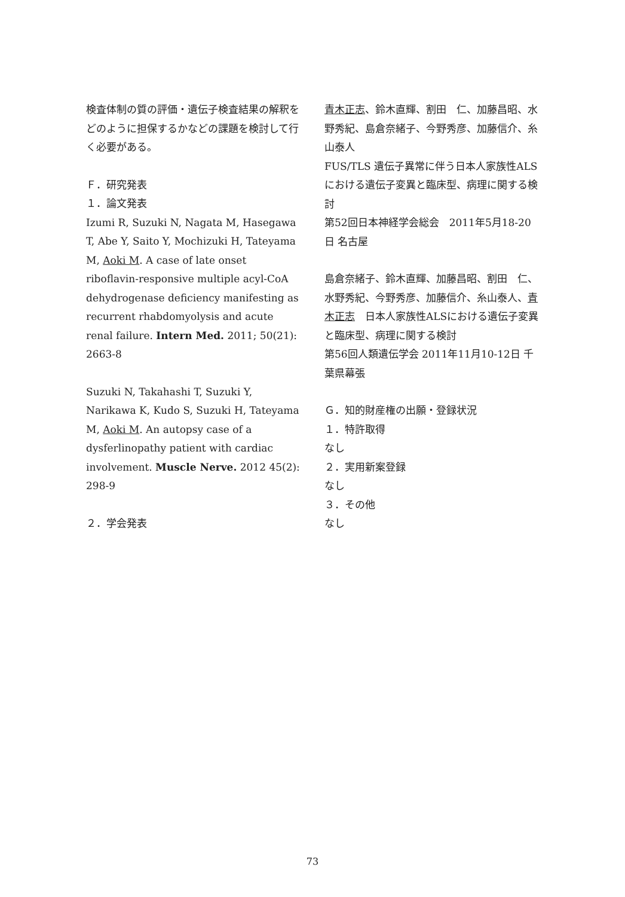検査体制の質の評価・遺伝子検査結果の解釈をどのように担保するかなどの課題を検討して行く必要がある。
Ｆ．研究発表
１．論文発表
Izumi R, Suzuki N, Nagata M, Hasegawa T, Abe Y, Saito Y, Mochizuki H, Tateyama M, Aoki M. A case of late onset riboflavin-responsive multiple acyl-CoA dehydrogenase deficiency manifesting as recurrent rhabdomyolysis and acute renal failure. Intern Med. 2011; 50(21): 2663-8
Suzuki N, Takahashi T, Suzuki Y, Narikawa K, Kudo S, Suzuki H, Tateyama M, Aoki M. An autopsy case of a dysferlinopathy patient with cardiac involvement. Muscle Nerve. 2012 45(2): 298-9
２．学会発表
青木正志、鈴木直輝、割田　仁、加藤昌昭、水野秀紀、島倉奈緒子、今野秀彦、加藤信介、糸山泰人
FUS/TLS 遺伝子異常に伴う日本人家族性ALSにおける遺伝子変異と臨床型、病理に関する検討
第52回日本神経学会総会　2011年5月18-20日 名古屋
島倉奈緒子、鈴木直輝、加藤昌昭、割田　仁、水野秀紀、今野秀彦、加藤信介、糸山泰人、青木正志　日本人家族性ALSにおける遺伝子変異と臨床型、病理に関する検討
第56回人類遺伝学会 2011年11月10-12日 千葉県幕張
Ｇ．知的財産権の出願・登録状況
１．特許取得
なし
２．実用新案登録
なし
３．その他
なし
73